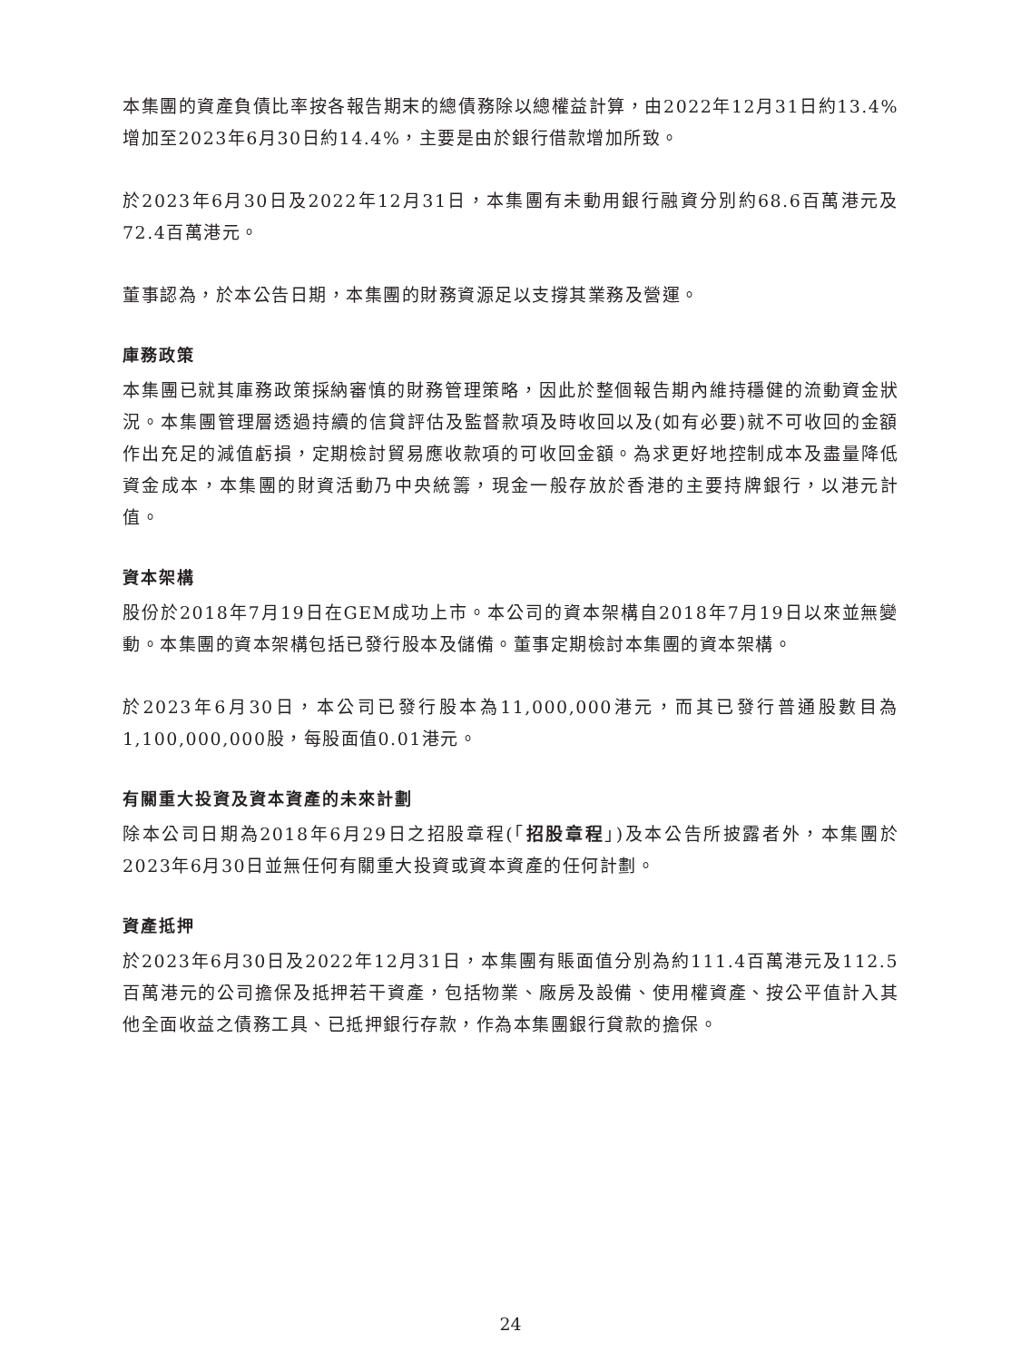本集團的資產負債比率按各報告期末的總債務除以總權益計算，由2022年12月31日約13.4%增加至2023年6月30日約14.4%，主要是由於銀行借款增加所致。
於2023年6月30日及2022年12月31日，本集團有未動用銀行融資分別約68.6百萬港元及72.4百萬港元。
董事認為，於本公告日期，本集團的財務資源足以支撐其業務及營運。
庫務政策
本集團已就其庫務政策採納審慎的財務管理策略，因此於整個報告期內維持穩健的流動資金狀況。本集團管理層透過持續的信貸評估及監督款項及時收回以及(如有必要)就不可收回的金額作出充足的減值虧損，定期檢討貿易應收款項的可收回金額。為求更好地控制成本及盡量降低資金成本，本集團的財資活動乃中央統籌，現金一般存放於香港的主要持牌銀行，以港元計值。
資本架構
股份於2018年7月19日在GEM成功上市。本公司的資本架構自2018年7月19日以來並無變動。本集團的資本架構包括已發行股本及儲備。董事定期檢討本集團的資本架構。
於2023年6月30日，本公司已發行股本為11,000,000港元，而其已發行普通股數目為1,100,000,000股，每股面值0.01港元。
有關重大投資及資本資產的未來計劃
除本公司日期為2018年6月29日之招股章程(「招股章程」)及本公告所披露者外，本集團於2023年6月30日並無任何有關重大投資或資本資產的任何計劃。
資產抵押
於2023年6月30日及2022年12月31日，本集團有賬面值分別為約111.4百萬港元及112.5百萬港元的公司擔保及抵押若干資產，包括物業、廠房及設備、使用權資產、按公平值計入其他全面收益之債務工具、已抵押銀行存款，作為本集團銀行貸款的擔保。
24